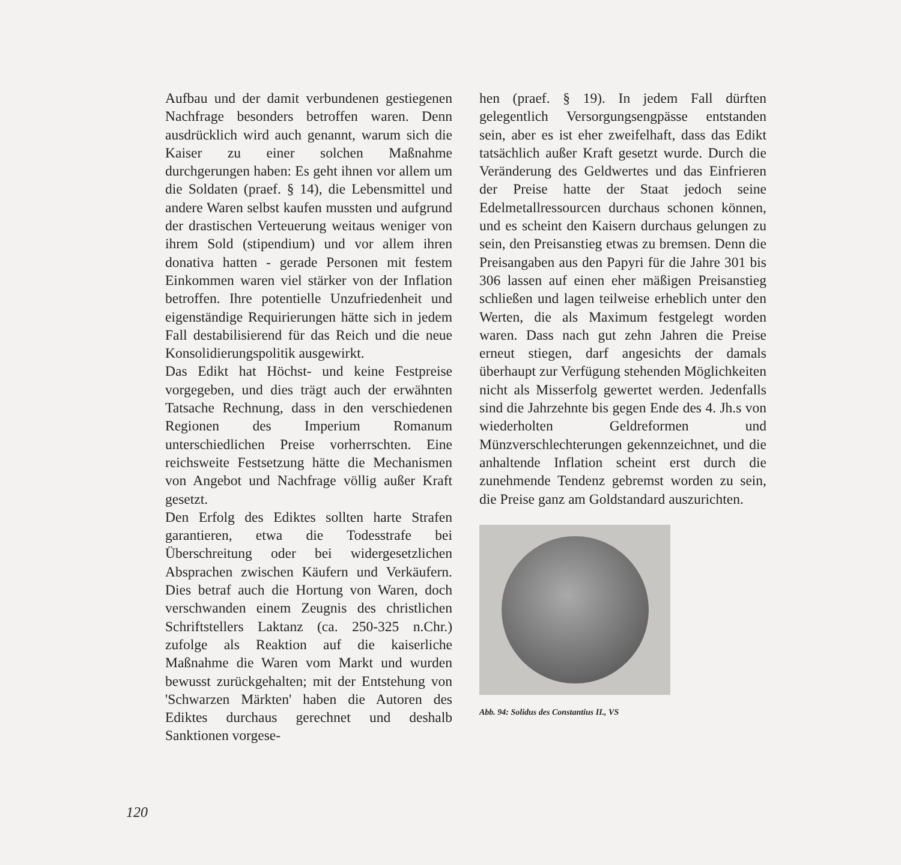Aufbau und der damit verbundenen gestiegenen Nachfrage besonders betroffen waren. Denn ausdrücklich wird auch genannt, warum sich die Kaiser zu einer solchen Maßnahme durchgerungen haben: Es geht ihnen vor allem um die Soldaten (praef. § 14), die Lebensmittel und andere Waren selbst kaufen mussten und aufgrund der drastischen Verteuerung weitaus weniger von ihrem Sold (stipendium) und vor allem ihren donativa hatten - gerade Personen mit festem Einkommen waren viel stärker von der Inflation betroffen. Ihre potentielle Unzufriedenheit und eigenständige Requirierungen hätte sich in jedem Fall destabilisierend für das Reich und die neue Konsolidierungspolitik ausgewirkt.
Das Edikt hat Höchst- und keine Festpreise vorgegeben, und dies trägt auch der erwähnten Tatsache Rechnung, dass in den verschiedenen Regionen des Imperium Romanum unterschiedlichen Preise vorherrschten. Eine reichsweite Festsetzung hätte die Mechanismen von Angebot und Nachfrage völlig außer Kraft gesetzt.
Den Erfolg des Ediktes sollten harte Strafen garantieren, etwa die Todesstrafe bei Überschreitung oder bei widergesetzlichen Absprachen zwischen Käufern und Verkäufern. Dies betraf auch die Hortung von Waren, doch verschwanden einem Zeugnis des christlichen Schriftstellers Laktanz (ca. 250-325 n.Chr.) zufolge als Reaktion auf die kaiserliche Maßnahme die Waren vom Markt und wurden bewusst zurückgehalten; mit der Entstehung von 'Schwarzen Märkten' haben die Autoren des Ediktes durchaus gerechnet und deshalb Sanktionen vorgese-
hen (praef. § 19). In jedem Fall dürften gelegentlich Versorgungsengpässe entstanden sein, aber es ist eher zweifelhaft, dass das Edikt tatsächlich außer Kraft gesetzt wurde. Durch die Veränderung des Geldwertes und das Einfrieren der Preise hatte der Staat jedoch seine Edelmetallressourcen durchaus schonen können, und es scheint den Kaisern durchaus gelungen zu sein, den Preisanstieg etwas zu bremsen. Denn die Preisangaben aus den Papyri für die Jahre 301 bis 306 lassen auf einen eher mäßigen Preisanstieg schließen und lagen teilweise erheblich unter den Werten, die als Maximum festgelegt worden waren. Dass nach gut zehn Jahren die Preise erneut stiegen, darf angesichts der damals überhaupt zur Verfügung stehenden Möglichkeiten nicht als Misserfolg gewertet werden. Jedenfalls sind die Jahrzehnte bis gegen Ende des 4. Jh.s von wiederholten Geldreformen und Münzverschlechterungen gekennzeichnet, und die anhaltende Inflation scheint erst durch die zunehmende Tendenz gebremst worden zu sein, die Preise ganz am Goldstandard auszurichten.
Abb. 94: Solidus des Constantius II., VS
120